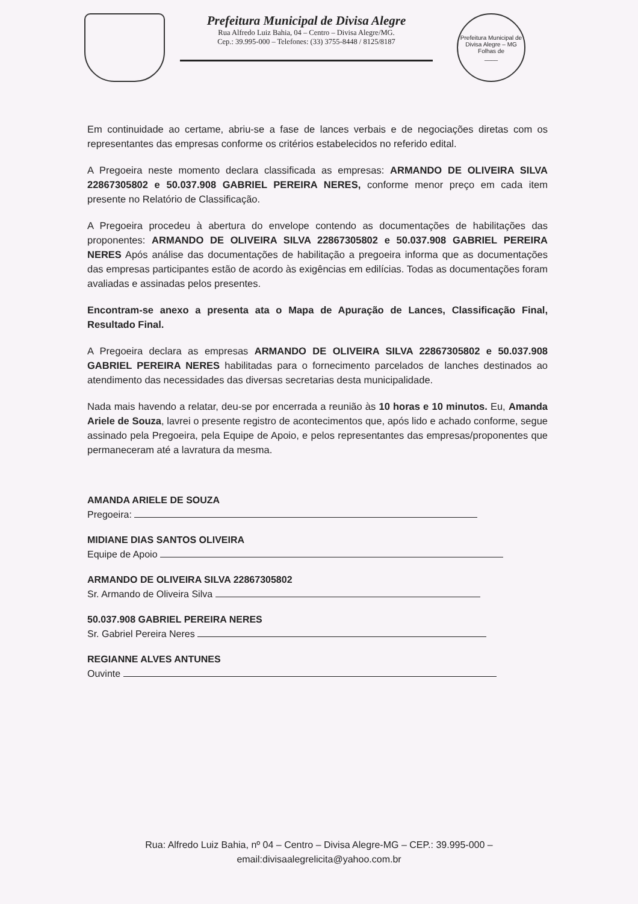Prefeitura Municipal de Divisa Alegre
Rua Alfredo Luiz Bahia, 04 – Centro – Divisa Alegre/MG.
Cep.: 39.995-000 – Telefones: (33) 3755-8448 / 8125/8187
Prefeitura Municipal de Divisa Alegre – MG
Folhas de
____
Em continuidade ao certame, abriu-se a fase de lances verbais e de negociações diretas com os representantes das empresas conforme os critérios estabelecidos no referido edital.
A Pregoeira neste momento declara classificada as empresas: ARMANDO DE OLIVEIRA SILVA 22867305802 e 50.037.908 GABRIEL PEREIRA NERES, conforme menor preço em cada item presente no Relatório de Classificação.
A Pregoeira procedeu à abertura do envelope contendo as documentações de habilitações das proponentes: ARMANDO DE OLIVEIRA SILVA 22867305802 e 50.037.908 GABRIEL PEREIRA NERES Após análise das documentações de habilitação a pregoeira informa que as documentações das empresas participantes estão de acordo às exigências em edilícias. Todas as documentações foram avaliadas e assinadas pelos presentes.
Encontram-se anexo a presenta ata o Mapa de Apuração de Lances, Classificação Final, Resultado Final.
A Pregoeira declara as empresas ARMANDO DE OLIVEIRA SILVA 22867305802 e 50.037.908 GABRIEL PEREIRA NERES habilitadas para o fornecimento parcelados de lanches destinados ao atendimento das necessidades das diversas secretarias desta municipalidade.
Nada mais havendo a relatar, deu-se por encerrada a reunião às 10 horas e 10 minutos. Eu, Amanda Ariele de Souza, lavrei o presente registro de acontecimentos que, após lido e achado conforme, segue assinado pela Pregoeira, pela Equipe de Apoio, e pelos representantes das empresas/proponentes que permaneceram até a lavratura da mesma.
AMANDA ARIELE DE SOUZA
Pregoeira:
MIDIANE DIAS SANTOS OLIVEIRA
Equipe de Apoio
ARMANDO DE OLIVEIRA SILVA 22867305802
Sr. Armando de Oliveira Silva
50.037.908 GABRIEL PEREIRA NERES
Sr. Gabriel Pereira Neres
REGIANNE ALVES ANTUNES
Ouvinte
Rua: Alfredo Luiz Bahia, nº 04 – Centro – Divisa Alegre-MG – CEP.: 39.995-000 –
email:divisaalegrelicita@yahoo.com.br